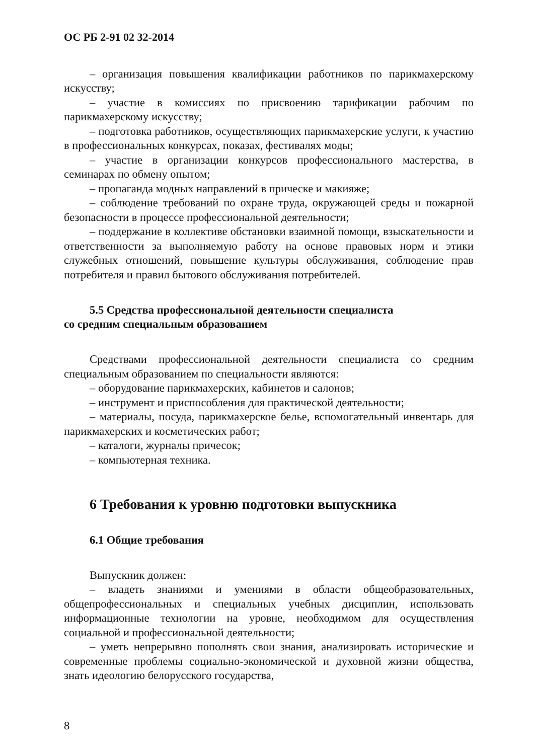ОС РБ 2-91 02 32-2014
– организация повышения квалификации работников по парикмахерскому искусству;
– участие в комиссиях по присвоению тарификации рабочим по парикмахерскому искусству;
– подготовка работников, осуществляющих парикмахерские услуги, к участию в профессиональных конкурсах, показах, фестивалях моды;
– участие в организации конкурсов профессионального мастерства, в семинарах по обмену опытом;
– пропаганда модных направлений в прическе и макияже;
– соблюдение требований по охране труда, окружающей среды и пожарной безопасности в процессе профессиональной деятельности;
– поддержание в коллективе обстановки взаимной помощи, взыскательности и ответственности за выполняемую работу на основе правовых норм и этики служебных отношений, повышение культуры обслуживания, соблюдение прав потребителя и правил бытового обслуживания потребителей.
5.5 Средства профессиональной деятельности специалиста
со средним специальным образованием
Средствами профессиональной деятельности специалиста со средним специальным образованием по специальности являются:
– оборудование парикмахерских, кабинетов и салонов;
– инструмент и приспособления для практической деятельности;
– материалы, посуда, парикмахерское белье, вспомогательный инвентарь для парикмахерских и косметических работ;
– каталоги, журналы причесок;
– компьютерная техника.
6 Требования к уровню подготовки выпускника
6.1 Общие требования
Выпускник должен:
– владеть знаниями и умениями в области общеобразовательных, общепрофессиональных и специальных учебных дисциплин, использовать информационные технологии на уровне, необходимом для осуществления социальной и профессиональной деятельности;
– уметь непрерывно пополнять свои знания, анализировать исторические и современные проблемы социально-экономической и духовной жизни общества, знать идеологию белорусского государства,
8